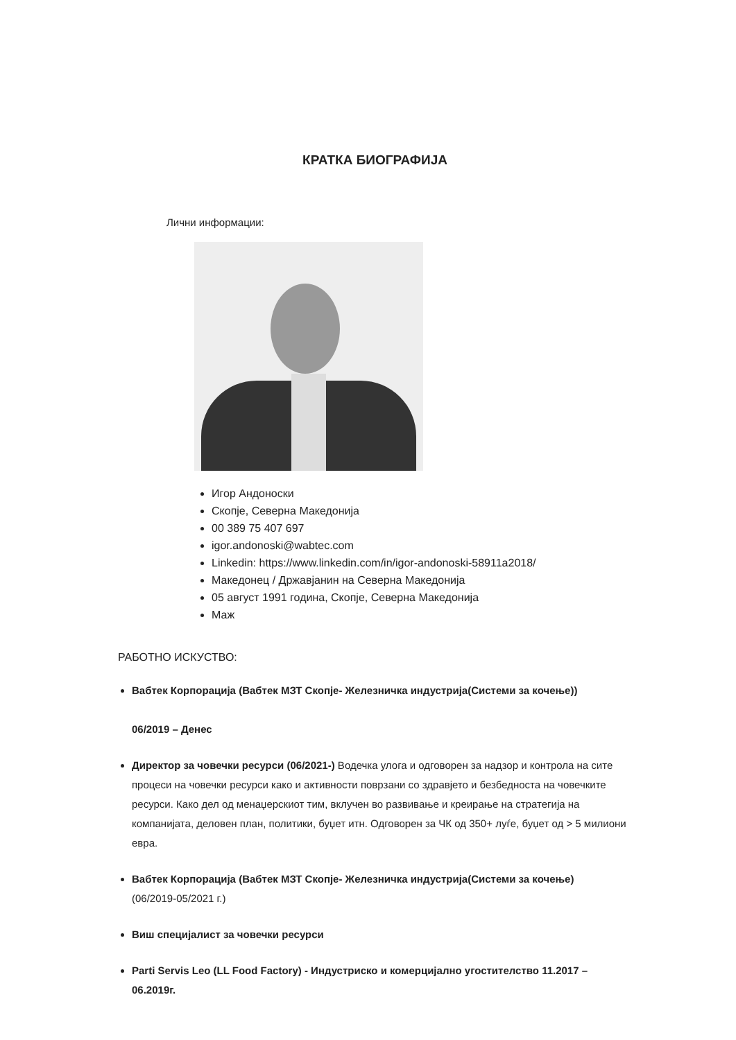КРАТКА БИОГРАФИЈА
Лични информации:
Игор Андоноски
Скопје, Северна Македонија
00 389 75 407 697
igor.andonoski@wabtec.com
Linkedin: https://www.linkedin.com/in/igor-andonoski-58911a2018/
Македонец / Државјанин на Северна Македонија
05 август 1991 година, Скопје, Северна Македонија
Маж
РАБОТНО ИСКУСТВО:
Вабтек Корпорација (Вабтек МЗТ Скопје- Железничка индустрија(Системи за кочење))
06/2019 – Денес
Директор за човечки ресурси (06/2021-) Водечка улога и одговорен за надзор и контрола на сите процеси на човечки ресурси како и активности поврзани со здравјето и безбедноста на човечките ресурси. Како дел од менаџерскиот тим, вклучен во развивање и креирање на стратегија на компанијата, деловен план, политики, буџет итн. Одговорен за ЧК од 350+ луѓе, буџет од > 5 милиони евра.
Вабтек Корпорација (Вабтек МЗТ Скопје- Железничка индустрија(Системи за кочење)
(06/2019-05/2021 г.)
Виш специјалист за човечки ресурси
Parti Servis Leo (LL Food Factory) - Индустриско и комерцијално угостителство 11.2017 – 06.2019г.